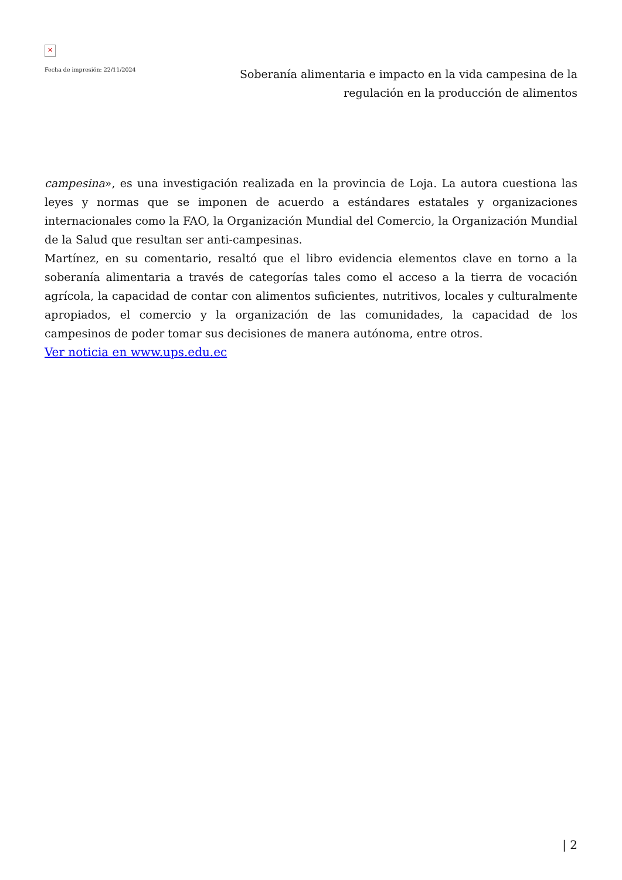✕
Fecha de impresión: 22/11/2024
Soberanía alimentaria e impacto en la vida campesina de la regulación en la producción de alimentos
campesina», es una investigación realizada en la provincia de Loja. La autora cuestiona las leyes y normas que se imponen de acuerdo a estándares estatales y organizaciones internacionales como la FAO, la Organización Mundial del Comercio, la Organización Mundial de la Salud que resultan ser anti-campesinas.
Martínez, en su comentario, resaltó que el libro evidencia elementos clave en torno a la soberanía alimentaria a través de categorías tales como el acceso a la tierra de vocación agrícola, la capacidad de contar con alimentos suficientes, nutritivos, locales y culturalmente apropiados, el comercio y la organización de las comunidades, la capacidad de los campesinos de poder tomar sus decisiones de manera autónoma, entre otros.
Ver noticia en www.ups.edu.ec
| 2